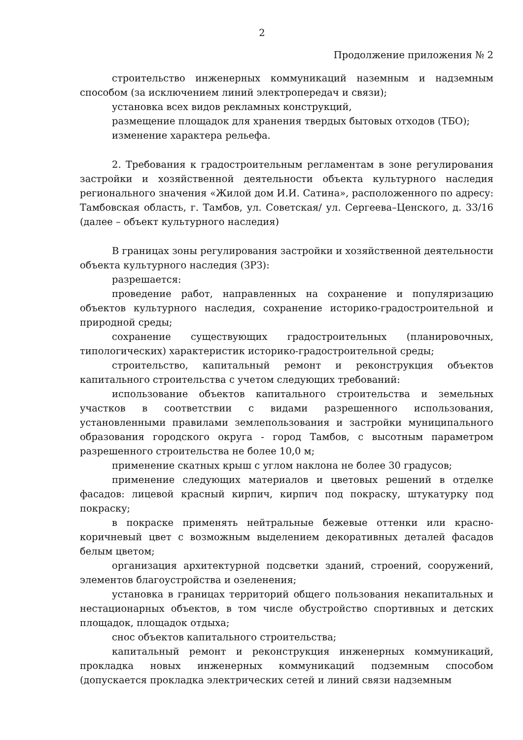2
Продолжение приложения № 2
строительство инженерных коммуникаций наземным и надземным способом (за исключением линий электропередач и связи);
установка всех видов рекламных конструкций,
размещение площадок для хранения твердых бытовых отходов (ТБО);
изменение характера рельефа.
2. Требования к градостроительным регламентам в зоне регулирования застройки и хозяйственной деятельности объекта культурного наследия регионального значения «Жилой дом И.И. Сатина», расположенного по адресу: Тамбовская область, г. Тамбов, ул. Советская/ ул. Сергеева–Ценского, д. 33/16 (далее – объект культурного наследия)
В границах зоны регулирования застройки и хозяйственной деятельности объекта культурного наследия (ЗРЗ):
разрешается:
проведение работ, направленных на сохранение и популяризацию объектов культурного наследия, сохранение историко-градостроительной и природной среды;
сохранение существующих градостроительных (планировочных, типологических) характеристик историко-градостроительной среды;
строительство, капитальный ремонт и реконструкция объектов капитального строительства с учетом следующих требований:
использование объектов капитального строительства и земельных участков в соответствии с видами разрешенного использования, установленными правилами землепользования и застройки муниципального образования городского округа - город Тамбов, с высотным параметром разрешенного строительства не более 10,0 м;
применение скатных крыш с углом наклона не более 30 градусов;
применение следующих материалов и цветовых решений в отделке фасадов: лицевой красный кирпич, кирпич под покраску, штукатурку под покраску;
в покраске применять нейтральные бежевые оттенки или красно-коричневый цвет с возможным выделением декоративных деталей фасадов белым цветом;
организация архитектурной подсветки зданий, строений, сооружений, элементов благоустройства и озеленения;
установка в границах территорий общего пользования некапитальных и нестационарных объектов, в том числе обустройство спортивных и детских площадок, площадок отдыха;
снос объектов капитального строительства;
капитальный ремонт и реконструкция инженерных коммуникаций, прокладка новых инженерных коммуникаций подземным способом (допускается прокладка электрических сетей и линий связи надземным